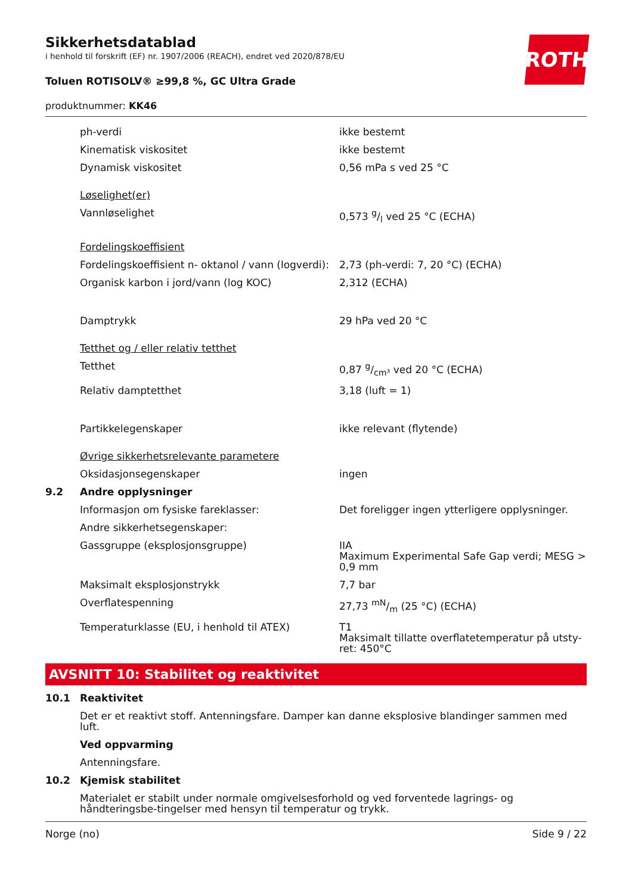ROTH
Sikkerhetsdatablad
i henhold til forskrift (EF) nr. 1907/2006 (REACH), endret ved 2020/878/EU
Toluen ROTISOLV® ≥99,8 %, GC Ultra Grade
produktnummer: KK46
| | ph-verdi | ikke bestemt |
| | Kinematisk viskositet | ikke bestemt |
| | Dynamisk viskositet | 0,56 mPa s ved 25 °C |
| | Løselighet(er) | |
| | Vannløselighet | 0,573 g/l ved 25 °C (ECHA) |
| | Fordelingskoeffisient | |
| | Fordelingskoeffisient n- oktanol / vann (logverdi): | 2,73 (ph-verdi: 7, 20 °C) (ECHA) |
| | Organisk karbon i jord/vann (log KOC) | 2,312 (ECHA) |
| | Damptrykk | 29 hPa ved 20 °C |
| | Tetthet og / eller relativ tetthet | |
| | Tetthet | 0,87 g/cm³ ved 20 °C (ECHA) |
| | Relativ damptetthet | 3,18 (luft = 1) |
| | Partikkelegenskaper | ikke relevant (flytende) |
| | Øvrige sikkerhetsrelevante parametere | |
| | Oksidasjonsegenskaper | ingen |
| 9.2 | Andre opplysninger | |
| | Informasjon om fysiske fareklasser: | Det foreligger ingen ytterligere opplysninger. |
| | Andre sikkerhetsegenskaper: | |
| | Gassgruppe (eksplosjonsgruppe) | IIA Maximum Experimental Safe Gap verdi; MESG > 0,9 mm |
| | Maksimalt eksplosjonstrykk | 7,7 bar |
| | Overflatespenning | 27,73 mN/m (25 °C) (ECHA) |
| | Temperaturklasse (EU, i henhold til ATEX) | T1 Maksimalt tillatte overflatetemperatur på utsty-ret: 450°C |
AVSNITT 10: Stabilitet og reaktivitet
| 10.1 | Reaktivitet |
| | Det er et reaktivt stoff. Antenningsfare. Damper kan danne eksplosive blandinger sammen med luft. |
| | Ved oppvarming |
| | Antenningsfare. |
| 10.2 | Kjemisk stabilitet |
| | Materialet er stabilt under normale omgivelsesforhold og ved forventede lagrings- og håndteringsbe-tingelser med hensyn til temperatur og trykk. |
Norge (no) Side 9 / 22